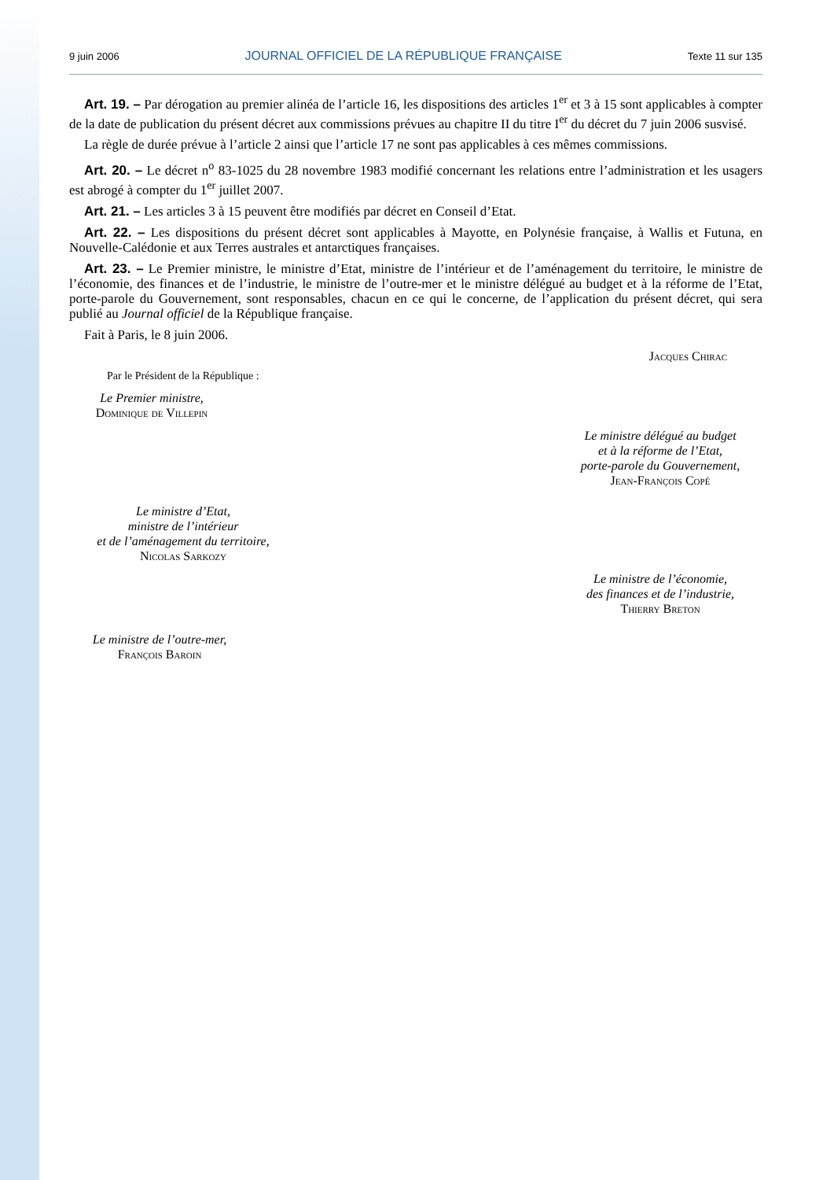9 juin 2006 JOURNAL OFFICIEL DE LA RÉPUBLIQUE FRANÇAISE Texte 11 sur 135
Art. 19. – Par dérogation au premier alinéa de l’article 16, les dispositions des articles 1<sup>er</sup> et 3 à 15 sont applicables à compter de la date de publication du présent décret aux commissions prévues au chapitre II du titre I<sup>er</sup> du décret du 7 juin 2006 susvisé.
La règle de durée prévue à l’article 2 ainsi que l’article 17 ne sont pas applicables à ces mêmes commissions.
Art. 20. – Le décret n<sup>o</sup> 83-1025 du 28 novembre 1983 modifié concernant les relations entre l’administration et les usagers est abrogé à compter du 1<sup>er</sup> juillet 2007.
Art. 21. – Les articles 3 à 15 peuvent être modifiés par décret en Conseil d’Etat.
Art. 22. – Les dispositions du présent décret sont applicables à Mayotte, en Polynésie française, à Wallis et Futuna, en Nouvelle-Calédonie et aux Terres australes et antarctiques françaises.
Art. 23. – Le Premier ministre, le ministre d’Etat, ministre de l’intérieur et de l’aménagement du territoire, le ministre de l’économie, des finances et de l’industrie, le ministre de l’outre-mer et le ministre délégué au budget et à la réforme de l’Etat, porte-parole du Gouvernement, sont responsables, chacun en ce qui le concerne, de l’application du présent décret, qui sera publié au Journal officiel de la République française.
Fait à Paris, le 8 juin 2006.
Jacques Chirac
Par le Président de la République :
Le Premier ministre,
Dominique de Villepin
Le ministre délégué au budget
et à la réforme de l’Etat,
porte-parole du Gouvernement,
Jean-François Copé
Le ministre d’Etat,
ministre de l’intérieur
et de l’aménagement du territoire,
Nicolas Sarkozy
Le ministre de l’économie,
des finances et de l’industrie,
Thierry Breton
Le ministre de l’outre-mer,
François Baroin